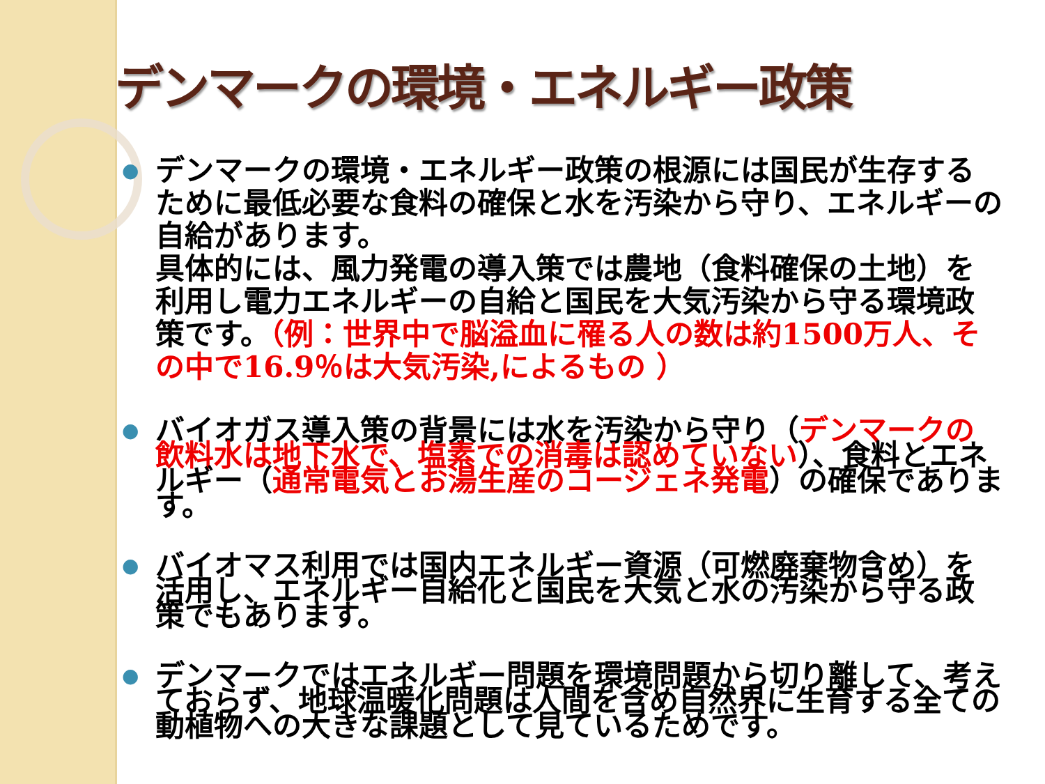デンマークの環境・エネルギー政策
● デンマークの環境・エネルギー政策の根源には国民が生存するために最低必要な食料の確保と水を汚染から守り、エネルギーの自給があります。
具体的には、風力発電の導入策では農地（食料確保の土地）を利用し電力エネルギーの自給と国民を大気汚染から守る環境政策です。（例：世界中で脳溢血に罹る人の数は約1500万人、その中で16.9％は大気汚染,によるもの ）
● バイオガス導入策の背景には水を汚染から守り（デンマークの飲料水は地下水で、塩素での消毒は認めていない）、食料とエネルギー（通常電気とお湯生産のコージェネ発電）の確保であります。
● バイオマス利用では国内エネルギー資源（可燃廃棄物含め）を活用し、エネルギー自給化と国民を大気と水の汚染から守る政策でもあります。
● デンマークではエネルギー問題を環境問題から切り離して、考えておらず、地球温暖化問題は人間を含め自然界に生育する全ての動植物への大きな課題として見ているためです。